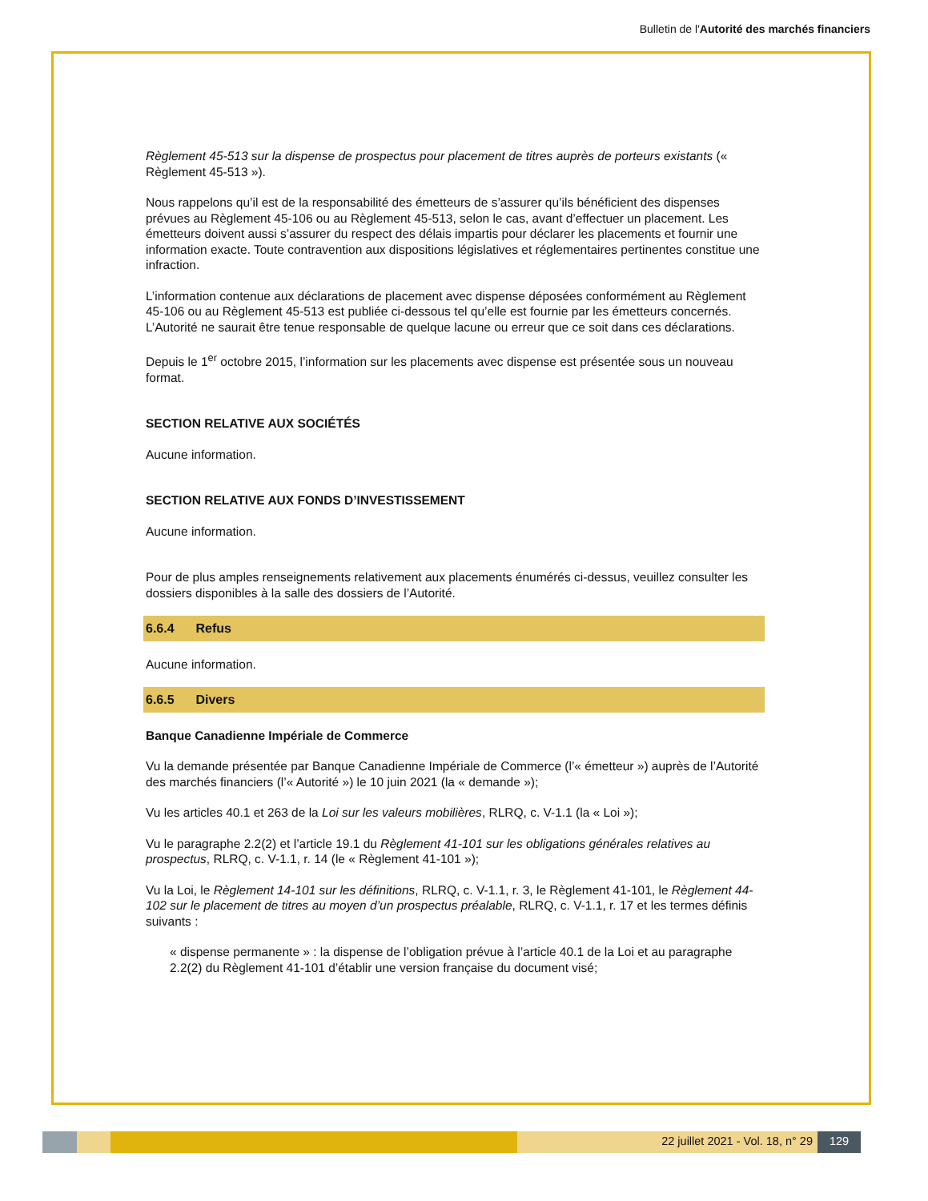Bulletin de l'Autorité des marchés financiers
Règlement 45-513 sur la dispense de prospectus pour placement de titres auprès de porteurs existants (« Règlement 45-513 »).
Nous rappelons qu’il est de la responsabilité des émetteurs de s’assurer qu’ils bénéficient des dispenses prévues au Règlement 45-106 ou au Règlement 45-513, selon le cas, avant d’effectuer un placement. Les émetteurs doivent aussi s’assurer du respect des délais impartis pour déclarer les placements et fournir une information exacte. Toute contravention aux dispositions législatives et réglementaires pertinentes constitue une infraction.
L’information contenue aux déclarations de placement avec dispense déposées conformément au Règlement 45-106 ou au Règlement 45-513 est publiée ci-dessous tel qu’elle est fournie par les émetteurs concernés. L’Autorité ne saurait être tenue responsable de quelque lacune ou erreur que ce soit dans ces déclarations.
Depuis le 1<sup>er</sup> octobre 2015, l’information sur les placements avec dispense est présentée sous un nouveau format.
SECTION RELATIVE AUX SOCIÉTÉS
Aucune information.
SECTION RELATIVE AUX FONDS D’INVESTISSEMENT
Aucune information.
Pour de plus amples renseignements relativement aux placements énumérés ci-dessus, veuillez consulter les dossiers disponibles à la salle des dossiers de l’Autorité.
6.6.4 Refus
Aucune information.
6.6.5 Divers
Banque Canadienne Impériale de Commerce
Vu la demande présentée par Banque Canadienne Impériale de Commerce (l’« émetteur ») auprès de l’Autorité des marchés financiers (l’« Autorité ») le 10 juin 2021 (la « demande »);
Vu les articles 40.1 et 263 de la Loi sur les valeurs mobilières, RLRQ, c. V-1.1 (la « Loi »);
Vu le paragraphe 2.2(2) et l’article 19.1 du Règlement 41-101 sur les obligations générales relatives au prospectus, RLRQ, c. V-1.1, r. 14 (le « Règlement 41-101 »);
Vu la Loi, le Règlement 14-101 sur les définitions, RLRQ, c. V-1.1, r. 3, le Règlement 41-101, le Règlement 44-102 sur le placement de titres au moyen d’un prospectus préalable, RLRQ, c. V-1.1, r. 17 et les termes définis suivants :
« dispense permanente » : la dispense de l’obligation prévue à l’article 40.1 de la Loi et au paragraphe 2.2(2) du Règlement 41-101 d’établir une version française du document visé;
22 juillet 2021 - Vol. 18, n° 29
129